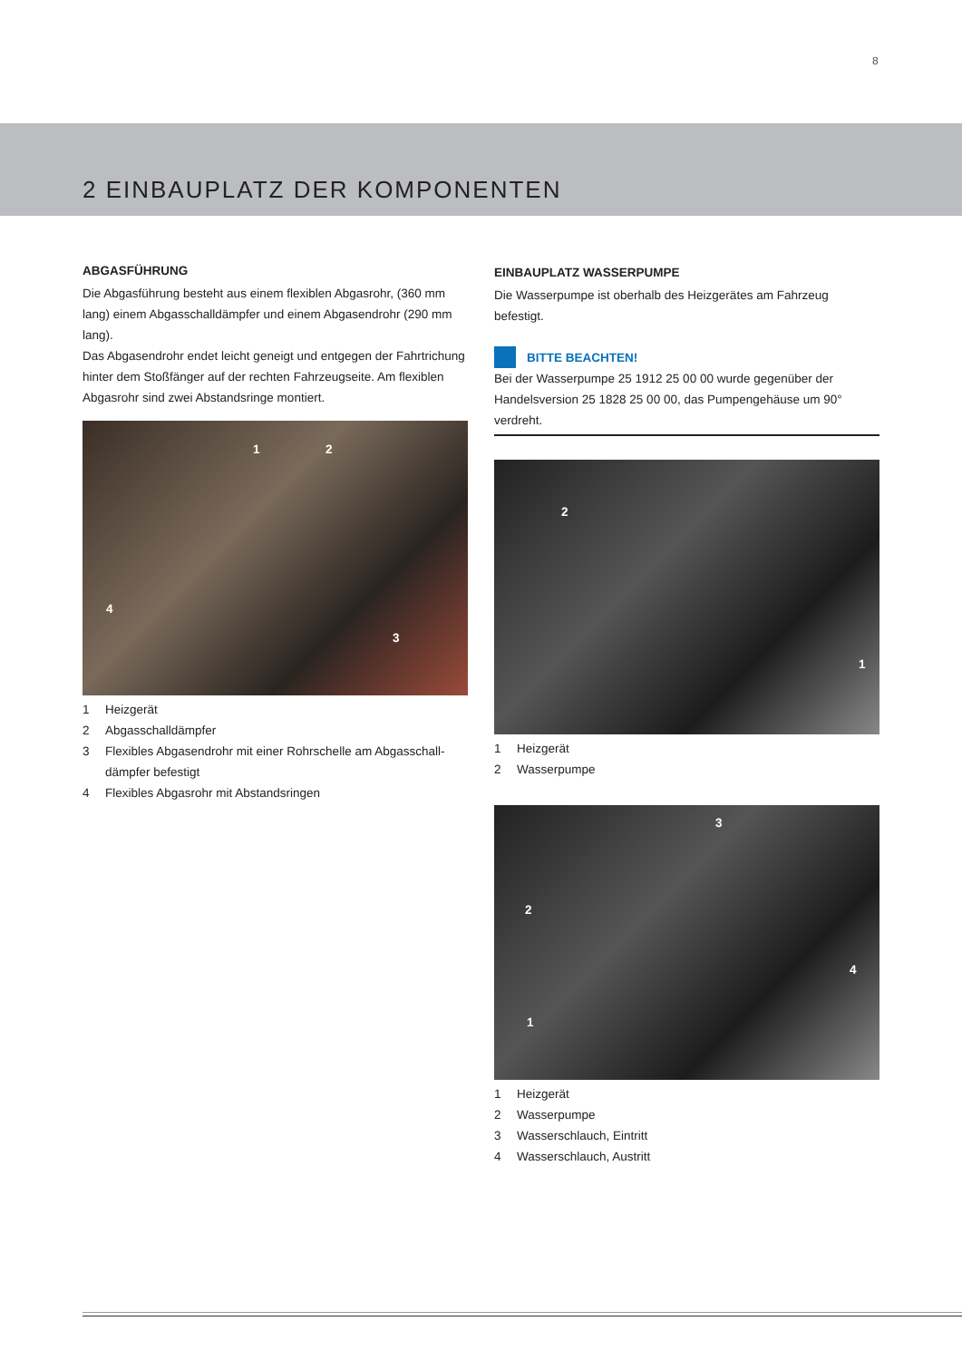8
2 EINBAUPLATZ DER KOMPONENTEN
ABGASFÜHRUNG
Die Abgasführung besteht aus einem flexiblen Abgasrohr, (360 mm lang) einem Abgasschalldämpfer und einem Abgasendrohr (290 mm lang).
Das Abgasendrohr endet leicht geneigt und entgegen der Fahrtrichung hinter dem Stoßfänger auf der rechten Fahrzeugseite. Am flexiblen Abgasrohr sind zwei Abstandsringe montiert.
1 2
3
4
1 Heizgerät
2 Abgasschalldämpfer
3 Flexibles Abgasendrohr mit einer Rohrschelle am Abgasschall­dämpfer befestigt
4 Flexibles Abgasrohr mit Abstandsringen
EINBAUPLATZ WASSERPUMPE
Die Wasserpumpe ist oberhalb des Heizgerätes am Fahrzeug befestigt.
BITTE BEACHTEN!
Bei der Wasserpumpe 25 1912 25 00 00 wurde gegenüber der Handelsversion 25 1828 25 00 00, das Pumpengehäuse um 90° verdreht.
1
2
1 Heizgerät
2 Wasserpumpe
1
2
3
4
1 Heizgerät
2 Wasserpumpe
3 Wasserschlauch, Eintritt
4 Wasserschlauch, Austritt